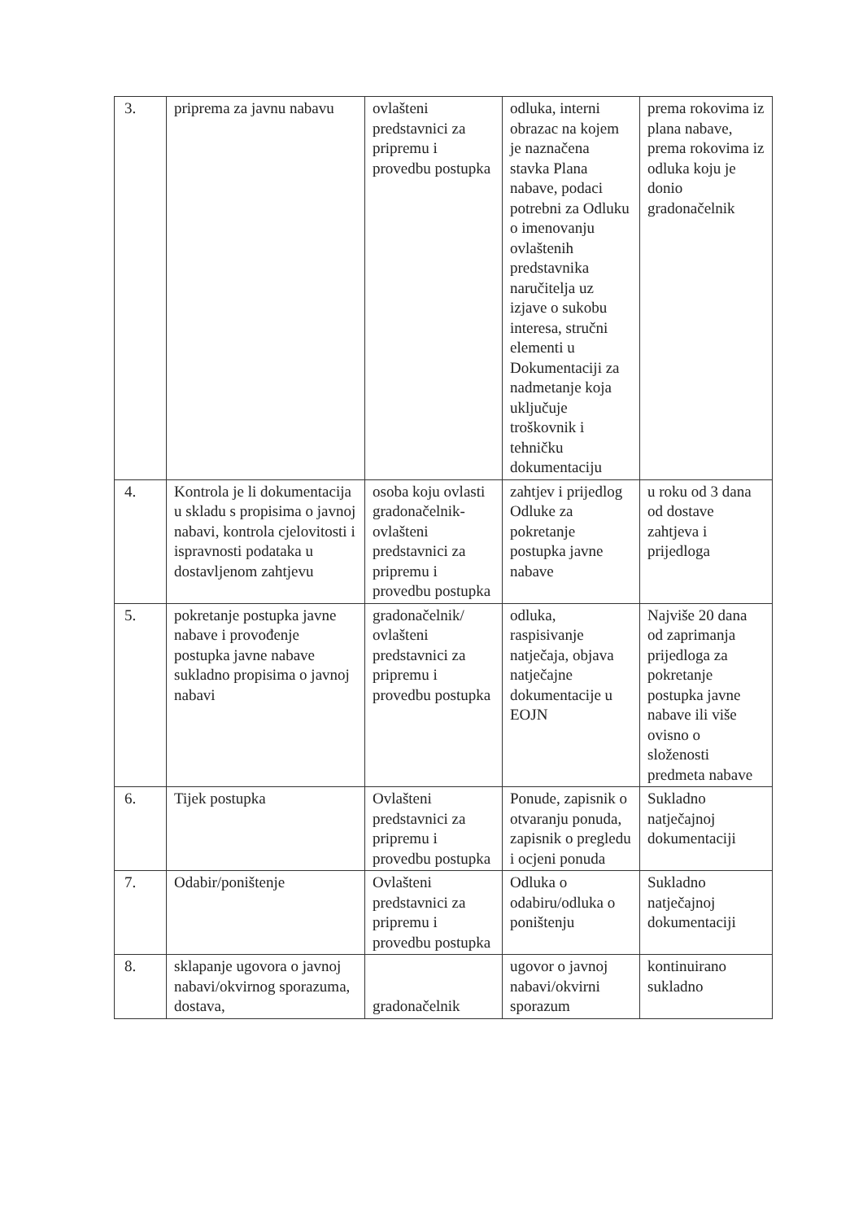| 3. | priprema za javnu nabavu | ovlašteni predstavnici za pripremu i provedbu postupka | odluka, interni obrazac na kojem je naznačena stavka Plana nabave, podaci potrebni za Odluku o imenovanju ovlaštenih predstavnika naručitelja uz izjave o sukobu interesa, stručni elementi u Dokumentaciji za nadmetanje koja uključuje troškovnik i tehničku dokumentaciju | prema rokovima iz plana nabave, prema rokovima iz odluka koju je donio gradonačelnik |
| 4. | Kontrola je li dokumentacija u skladu s propisima o javnoj nabavi, kontrola cjelovitosti i ispravnosti podataka u dostavljenom zahtjevu | osoba koju ovlasti gradonačelnik-ovlašteni predstavnici za pripremu i provedbu postupka | zahtjev i prijedlog Odluke za pokretanje postupka javne nabave | u roku od 3 dana od dostave zahtjeva i prijedloga |
| 5. | pokretanje postupka javne nabave i provođenje postupka javne nabave sukladno propisima o javnoj nabavi | gradonačelnik/ ovlašteni predstavnici za pripremu i provedbu postupka | odluka, raspisivanje natječaja, objava natječajne dokumentacije u EOJN | Najviše 20 dana od zaprimanja prijedloga za pokretanje postupka javne nabave ili više ovisno o složenosti predmeta nabave |
| 6. | Tijek postupka | Ovlašteni predstavnici za pripremu i provedbu postupka | Ponude, zapisnik o otvaranju ponuda, zapisnik o pregledu i ocjeni ponuda | Sukladno natječajnoj dokumentaciji |
| 7. | Odabir/poništenje | Ovlašteni predstavnici za pripremu i provedbu postupka | Odluka o odabiru/odluka o poništenju | Sukladno natječajnoj dokumentaciji |
| 8. | sklapanje ugovora o javnoj nabavi/okvirnog sporazuma, dostava, | gradonačelnik | ugovor o javnoj nabavi/okvirni sporazum | kontinuirano sukladno |